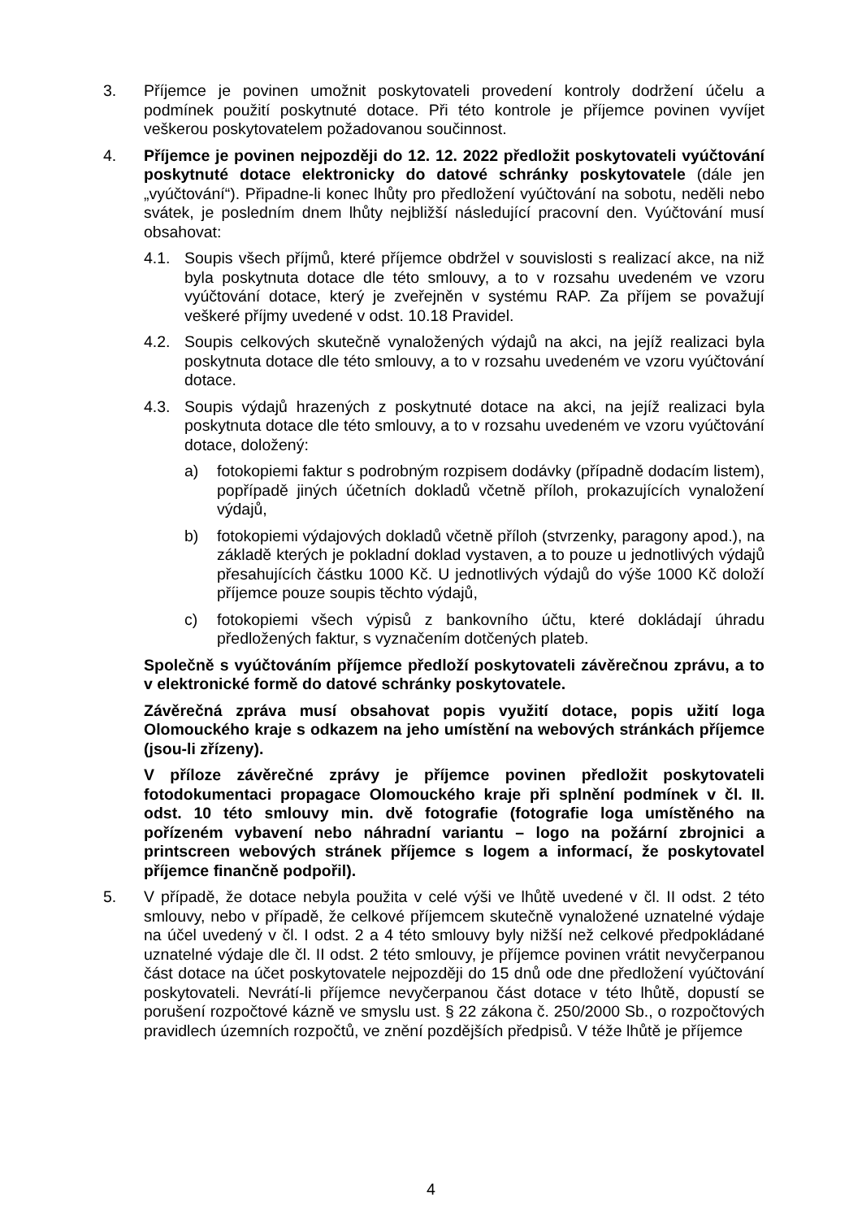3. Příjemce je povinen umožnit poskytovateli provedení kontroly dodržení účelu a podmínek použití poskytnuté dotace. Při této kontrole je příjemce povinen vyvíjet veškerou poskytovatelem požadovanou součinnost.
4. Příjemce je povinen nejpozději do 12. 12. 2022 předložit poskytovateli vyúčtování poskytnuté dotace elektronicky do datové schránky poskytovatele (dále jen „vyúčtování“). Připadne-li konec lhůty pro předložení vyúčtování na sobotu, neděli nebo svátek, je posledním dnem lhůty nejbližší následující pracovní den. Vyúčtování musí obsahovat:
4.1. Soupis všech příjmů, které příjemce obdržel v souvislosti s realizací akce, na niž byla poskytnuta dotace dle této smlouvy, a to v rozsahu uvedeném ve vzoru vyúčtování dotace, který je zveřejněn v systému RAP. Za příjem se považují veškeré příjmy uvedené v odst. 10.18 Pravidel.
4.2. Soupis celkových skutečně vynaložených výdajů na akci, na jejíž realizaci byla poskytnuta dotace dle této smlouvy, a to v rozsahu uvedeném ve vzoru vyúčtování dotace.
4.3. Soupis výdajů hrazených z poskytnuté dotace na akci, na jejíž realizaci byla poskytnuta dotace dle této smlouvy, a to v rozsahu uvedeném ve vzoru vyúčtování dotace, doložený:
a) fotokopiemi faktur s podrobným rozpisem dodávky (případně dodacím listem), popřípadě jiných účetních dokladů včetně příloh, prokazujících vynaložení výdajů,
b) fotokopiemi výdajových dokladů včetně příloh (stvrzenky, paragony apod.), na základě kterých je pokladní doklad vystaven, a to pouze u jednotlivých výdajů přesahujících částku 1000 Kč. U jednotlivých výdajů do výše 1000 Kč doloží příjemce pouze soupis těchto výdajů,
c) fotokopiemi všech výpisů z bankovního účtu, které dokládají úhradu předložených faktur, s vyznačením dotčených plateb.
Společně s vyúčtováním příjemce předloží poskytovateli závěrečnou zprávu, a to v elektronické formě do datové schránky poskytovatele.
Závěrečná zpráva musí obsahovat popis využití dotace, popis užití loga Olomouckého kraje s odkazem na jeho umístění na webových stránkách příjemce (jsou-li zřízeny).
V příloze závěrečné zprávy je příjemce povinen předložit poskytovateli fotodokumentaci propagace Olomouckého kraje při splnění podmínek v čl. II. odst. 10 této smlouvy min. dvě fotografie (fotografie loga umístěného na pořízeném vybavení nebo náhradní variantu – logo na požární zbrojnici a printscreen webových stránek příjemce s logem a informací, že poskytovatel příjemce finančně podpořil).
5. V případě, že dotace nebyla použita v celé výši ve lhůtě uvedené v čl. II odst. 2 této smlouvy, nebo v případě, že celkové příjemcem skutečně vynaložené uznatelné výdaje na účel uvedený v čl. I odst. 2 a 4 této smlouvy byly nižší než celkové předpokládané uznatelné výdaje dle čl. II odst. 2 této smlouvy, je příjemce povinen vrátit nevyčerpanou část dotace na účet poskytovatele nejpozději do 15 dnů ode dne předložení vyúčtování poskytovateli. Nevrátí-li příjemce nevyčerpanou část dotace v této lhůtě, dopustí se porušení rozpočtové kázně ve smyslu ust. § 22 zákona č. 250/2000 Sb., o rozpočtových pravidlech územních rozpočtů, ve znění pozdějších předpisů. V téže lhůtě je příjemce
4